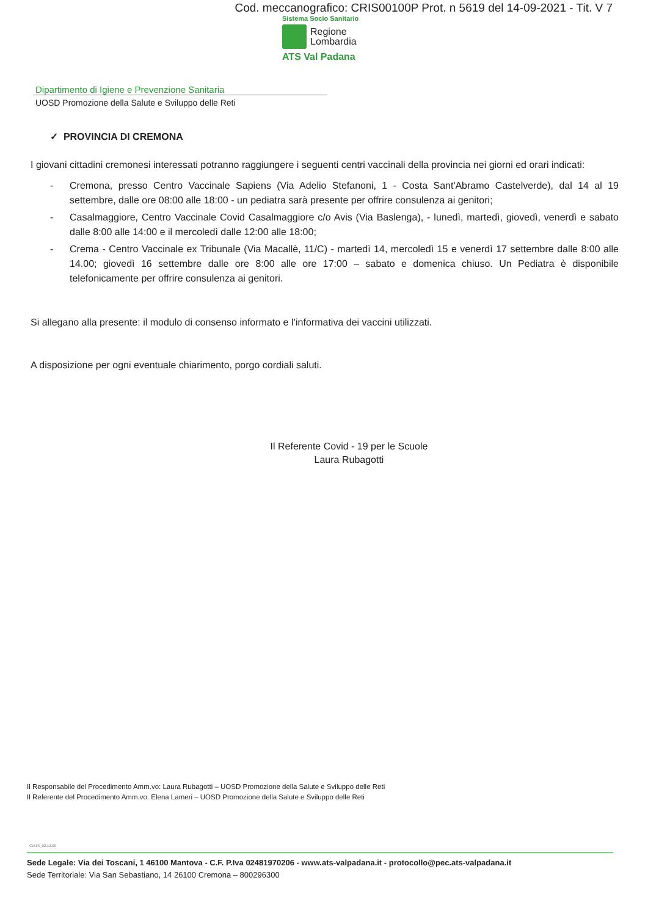Cod. meccanografico: CRIS00100P Prot. n 5619 del 14-09-2021 - Tit. V 7
Sistema Socio Sanitario
Regione
Lombardia
ATS Val Padana
Dipartimento di Igiene e Prevenzione Sanitaria
UOSD Promozione della Salute e Sviluppo delle Reti
✓ PROVINCIA DI CREMONA
I giovani cittadini cremonesi interessati potranno raggiungere i seguenti centri vaccinali della provincia nei giorni ed orari indicati:
- Cremona, presso Centro Vaccinale Sapiens (Via Adelio Stefanoni, 1 - Costa Sant'Abramo Castelverde), dal 14 al 19 settembre, dalle ore 08:00 alle 18:00 - un pediatra sarà presente per offrire consulenza ai genitori;
- Casalmaggiore, Centro Vaccinale Covid Casalmaggiore c/o Avis (Via Baslenga), - lunedì, martedì, giovedì, venerdì e sabato dalle 8:00 alle 14:00 e il mercoledì dalle 12:00 alle 18:00;
- Crema - Centro Vaccinale ex Tribunale (Via Macallè, 11/C) - martedì 14, mercoledì 15 e venerdì 17 settembre dalle 8:00 alle 14.00; giovedì 16 settembre dalle ore 8:00 alle ore 17:00 – sabato e domenica chiuso. Un Pediatra è disponibile telefonicamente per offrire consulenza ai genitori.
Si allegano alla presente: il modulo di consenso informato e l’informativa dei vaccini utilizzati.
A disposizione per ogni eventuale chiarimento, porgo cordiali saluti.
Il Referente Covid - 19 per le Scuole
Laura Rubagotti
Il Responsabile del Procedimento Amm.vo: Laura Rubagotti – UOSD Promozione della Salute e Sviluppo delle Reti
Il Referente del Procedimento Amm.vo: Elena Lameri – UOSD Promozione della Salute e Sviluppo delle Reti
CIATS_02.12.00
Sede Legale: Via dei Toscani, 1 46100 Mantova - C.F. P.Iva 02481970206 - www.ats-valpadana.it - protocollo@pec.ats-valpadana.it
Sede Territoriale: Via San Sebastiano, 14 26100 Cremona – 800296300